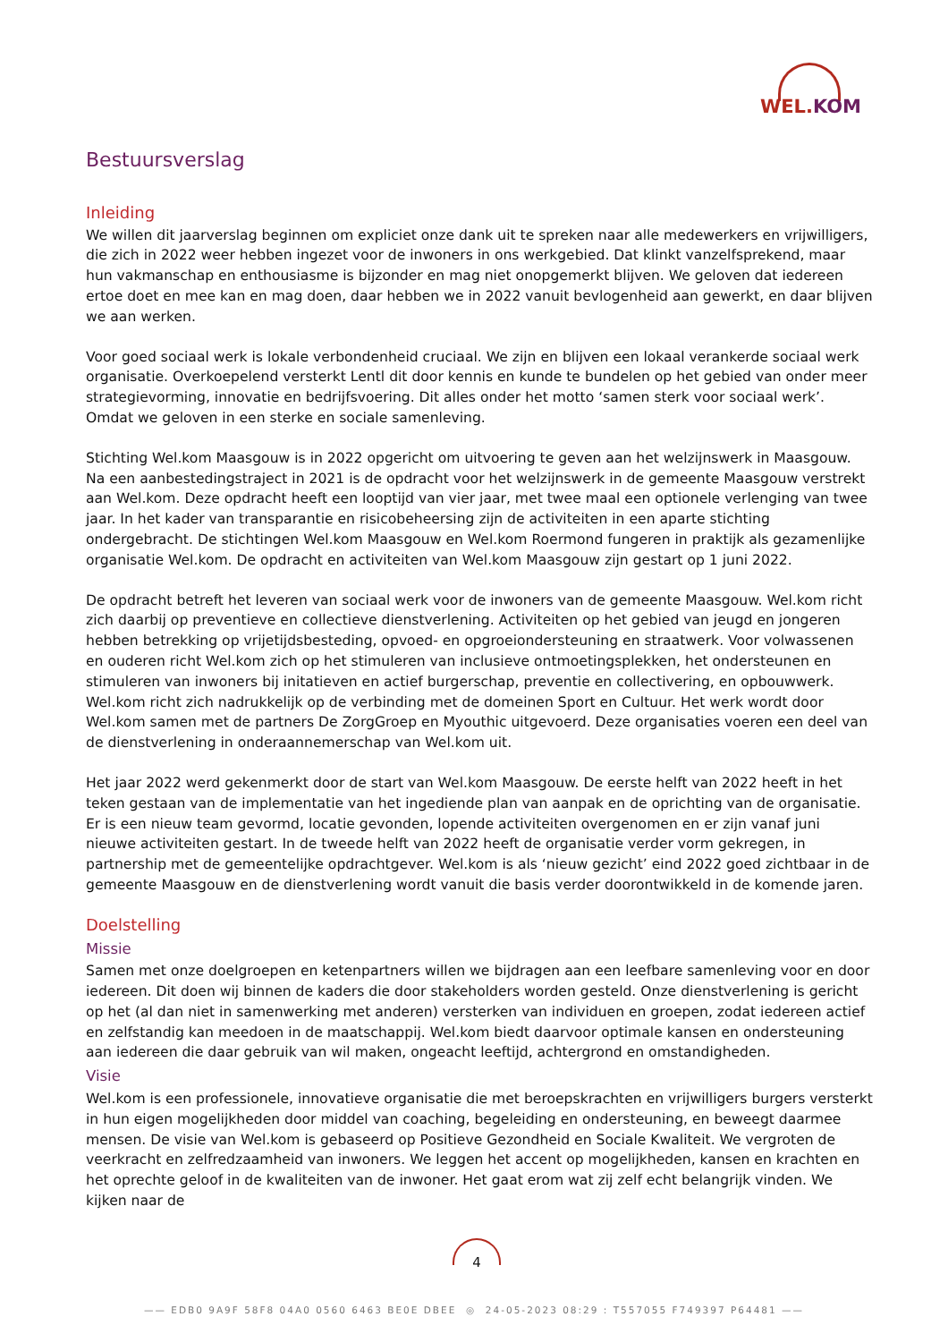WEL.KOM
Bestuursverslag
Inleiding
We willen dit jaarverslag beginnen om expliciet onze dank uit te spreken naar alle medewerkers en vrijwilligers, die zich in 2022 weer hebben ingezet voor de inwoners in ons werkgebied. Dat klinkt vanzelfsprekend, maar hun vakmanschap en enthousiasme is bijzonder en mag niet onopgemerkt blijven. We geloven dat iedereen ertoe doet en mee kan en mag doen, daar hebben we in 2022 vanuit bevlogenheid aan gewerkt, en daar blijven we aan werken.
Voor goed sociaal werk is lokale verbondenheid cruciaal. We zijn en blijven een lokaal verankerde sociaal werk organisatie. Overkoepelend versterkt Lentl dit door kennis en kunde te bundelen op het gebied van onder meer strategievorming, innovatie en bedrijfsvoering. Dit alles onder het motto ‘samen sterk voor sociaal werk’. Omdat we geloven in een sterke en sociale samenleving.
Stichting Wel.kom Maasgouw is in 2022 opgericht om uitvoering te geven aan het welzijnswerk in Maasgouw. Na een aanbestedingstraject in 2021 is de opdracht voor het welzijnswerk in de gemeente Maasgouw verstrekt aan Wel.kom. Deze opdracht heeft een looptijd van vier jaar, met twee maal een optionele verlenging van twee jaar. In het kader van transparantie en risicobeheersing zijn de activiteiten in een aparte stichting ondergebracht. De stichtingen Wel.kom Maasgouw en Wel.kom Roermond fungeren in praktijk als gezamenlijke organisatie Wel.kom. De opdracht en activiteiten van Wel.kom Maasgouw zijn gestart op 1 juni 2022.
De opdracht betreft het leveren van sociaal werk voor de inwoners van de gemeente Maasgouw. Wel.kom richt zich daarbij op preventieve en collectieve dienstverlening. Activiteiten op het gebied van jeugd en jongeren hebben betrekking op vrijetijdsbesteding, opvoed- en opgroeiondersteuning en straatwerk. Voor volwassenen en ouderen richt Wel.kom zich op het stimuleren van inclusieve ontmoetingsplekken, het ondersteunen en stimuleren van inwoners bij initatieven en actief burgerschap, preventie en collectivering, en opbouwwerk. Wel.kom richt zich nadrukkelijk op de verbinding met de domeinen Sport en Cultuur. Het werk wordt door Wel.kom samen met de partners De ZorgGroep en Myouthic uitgevoerd. Deze organisaties voeren een deel van de dienstverlening in onderaannemerschap van Wel.kom uit.
Het jaar 2022 werd gekenmerkt door de start van Wel.kom Maasgouw. De eerste helft van 2022 heeft in het teken gestaan van de implementatie van het ingediende plan van aanpak en de oprichting van de organisatie. Er is een nieuw team gevormd, locatie gevonden, lopende activiteiten overgenomen en er zijn vanaf juni nieuwe activiteiten gestart. In de tweede helft van 2022 heeft de organisatie verder vorm gekregen, in partnership met de gemeentelijke opdrachtgever. Wel.kom is als ‘nieuw gezicht’ eind 2022 goed zichtbaar in de gemeente Maasgouw en de dienstverlening wordt vanuit die basis verder doorontwikkeld in de komende jaren.
Doelstelling
Missie
Samen met onze doelgroepen en ketenpartners willen we bijdragen aan een leefbare samenleving voor en door iedereen. Dit doen wij binnen de kaders die door stakeholders worden gesteld. Onze dienstverlening is gericht op het (al dan niet in samenwerking met anderen) versterken van individuen en groepen, zodat iedereen actief en zelfstandig kan meedoen in de maatschappij. Wel.kom biedt daarvoor optimale kansen en ondersteuning aan iedereen die daar gebruik van wil maken, ongeacht leeftijd, achtergrond en omstandigheden.
Visie
Wel.kom is een professionele, innovatieve organisatie die met beroepskrachten en vrijwilligers burgers versterkt in hun eigen mogelijkheden door middel van coaching, begeleiding en ondersteuning, en beweegt daarmee mensen. De visie van Wel.kom is gebaseerd op Positieve Gezondheid en Sociale Kwaliteit. We vergroten de veerkracht en zelfredzaamheid van inwoners. We leggen het accent op mogelijkheden, kansen en krachten en het oprechte geloof in de kwaliteiten van de inwoner. Het gaat erom wat zij zelf echt belangrijk vinden. We kijken naar de
4
—— EDB0 9A9F 58F8 04A0 0560 6463 BE0E DBEE ◎ 24-05-2023 08:29 : T557055 F749397 P64481 ——